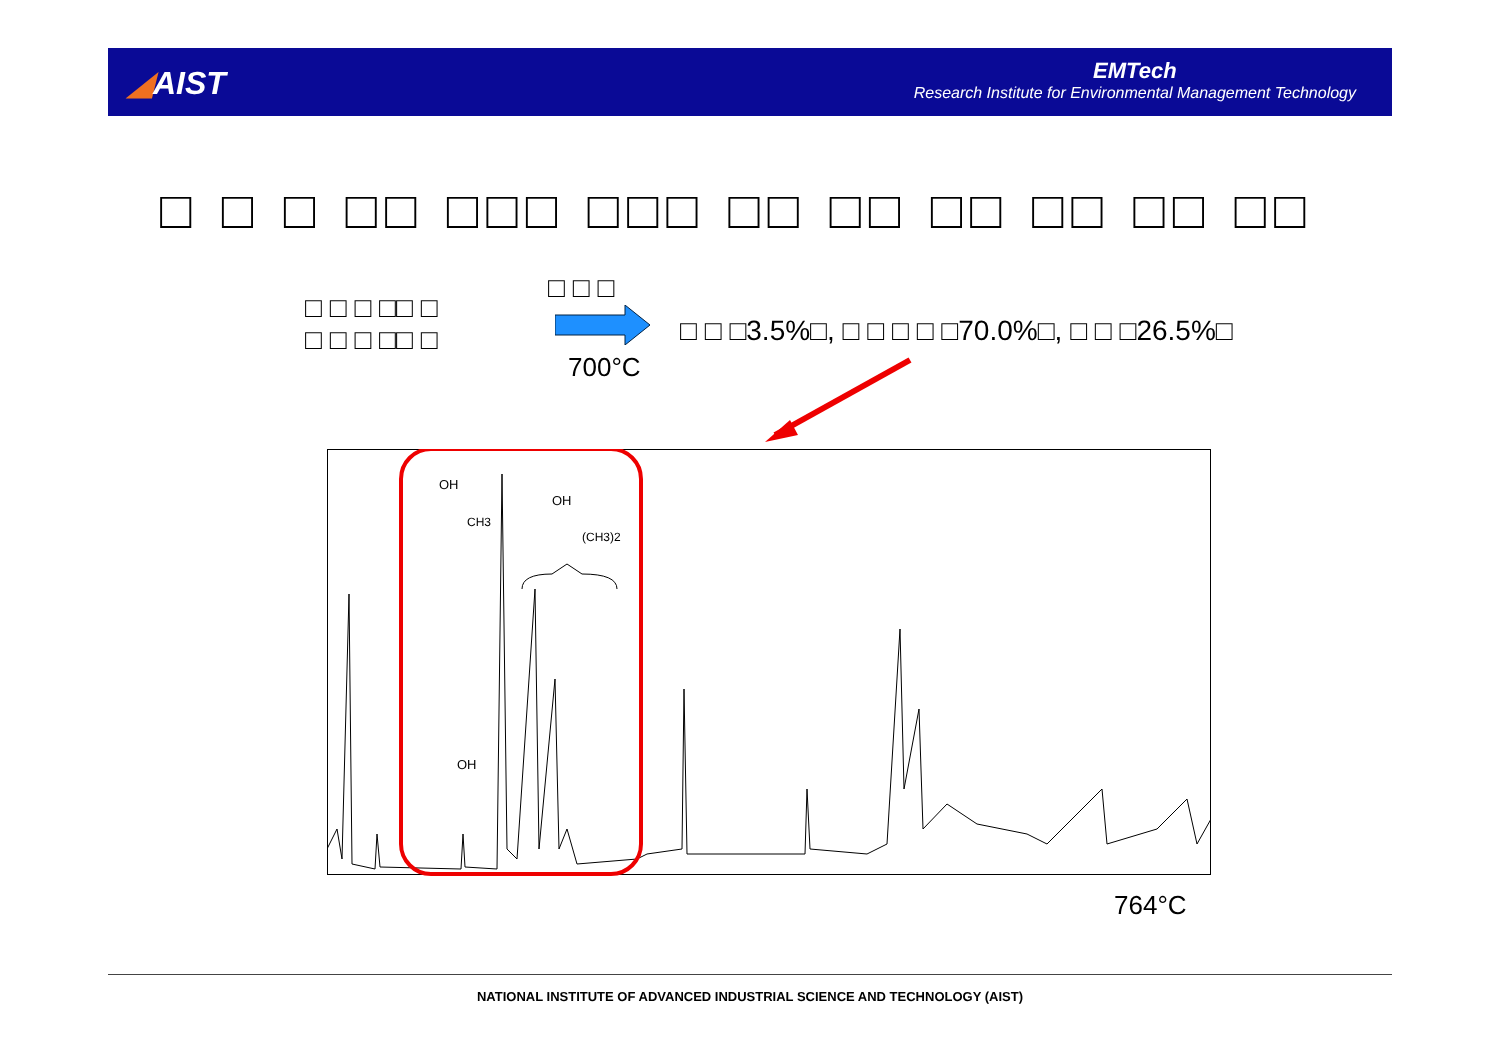◢AIST
EMTech
Research Institute for Environmental Management Technology
□ □ □ □□ □□□ □□□ □□ □□ □□ □□ □□ □□
□ □ □ □□ □
□ □ □ □□ □
□ □ □
700°C
□ □ □3.5%□, □ □ □ □ □70.0%□, □ □ □26.5%□
OH
CH3
OH
(CH3)2
OH
764°C
NATIONAL INSTITUTE OF ADVANCED INDUSTRIAL SCIENCE AND TECHNOLOGY (AIST)